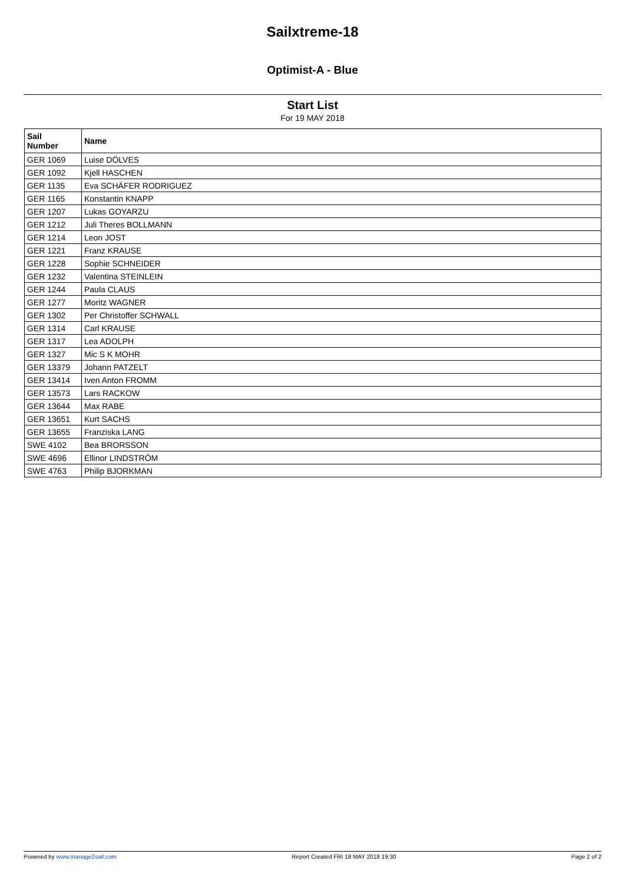Sailxtreme-18
Optimist-A - Blue
Start List
For 19 MAY 2018
| Sail Number | Name |
| --- | --- |
| GER 1069 | Luise DÖLVES |
| GER 1092 | Kjell HASCHEN |
| GER 1135 | Eva SCHÄFER RODRIGUEZ |
| GER 1165 | Konstantin KNAPP |
| GER 1207 | Lukas GOYARZU |
| GER 1212 | Juli Theres BOLLMANN |
| GER 1214 | Leon JOST |
| GER 1221 | Franz KRAUSE |
| GER 1228 | Sophie SCHNEIDER |
| GER 1232 | Valentina STEINLEIN |
| GER 1244 | Paula CLAUS |
| GER 1277 | Moritz WAGNER |
| GER 1302 | Per Christoffer SCHWALL |
| GER 1314 | Carl KRAUSE |
| GER 1317 | Lea ADOLPH |
| GER 1327 | Mic S K MOHR |
| GER 13379 | Johann PATZELT |
| GER 13414 | Iven Anton FROMM |
| GER 13573 | Lars RACKOW |
| GER 13644 | Max RABE |
| GER 13651 | Kurt SACHS |
| GER 13655 | Franziska LANG |
| SWE 4102 | Bea BRORSSON |
| SWE 4696 | Ellinor LINDSTRÖM |
| SWE 4763 | Philip BJORKMAN |
Powered by www.manage2sail.com Report Created FRI 18 MAY 2018 19:30 Page 2 of 2